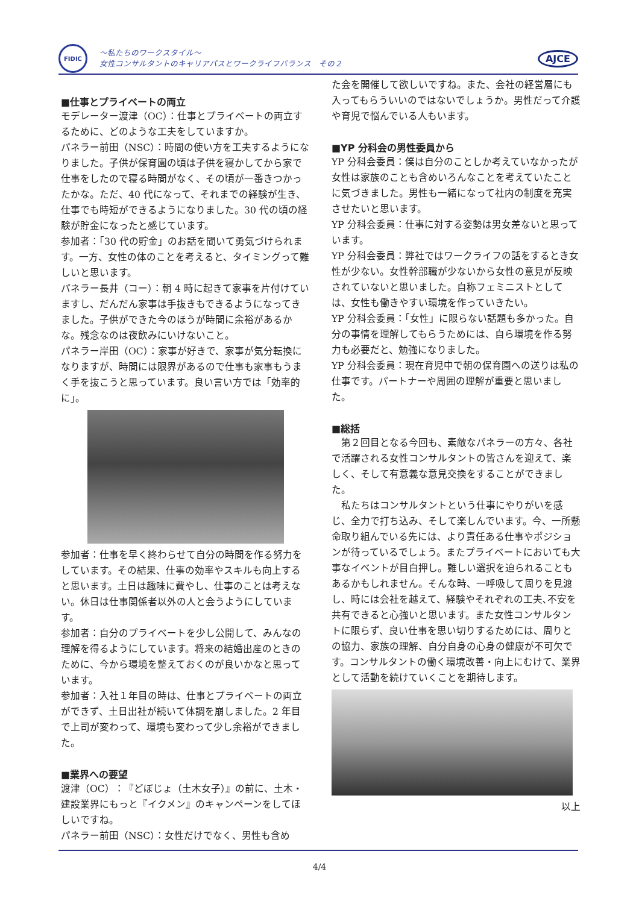FIDIC
～私たちのワークスタイル～
女性コンサルタントのキャリアパスとワークライフバランス　その２
AJCE
■仕事とプライベートの両立
モデレーター渡津（OC）：仕事とプライベートの両立するために、どのような工夫をしていますか。
パネラー前田（NSC）：時間の使い方を工夫するようになりました。子供が保育園の頃は子供を寝かしてから家で仕事をしたので寝る時間がなく、その頃が一番きつかったかな。ただ、40 代になって、それまでの経験が生き、仕事でも時短ができるようになりました。30 代の頃の経験が貯金になったと感じています。
参加者：「30 代の貯金」のお話を聞いて勇気づけられます。一方、女性の体のことを考えると、タイミングって難しいと思います。
パネラー長井（コー）：朝 4 時に起きて家事を片付けていますし、だんだん家事は手抜きもできるようになってきました。子供ができた今のほうが時間に余裕があるかな。残念なのは夜飲みにいけないこと。
パネラー岸田（OC）：家事が好きで、家事が気分転換になりますが、時間には限界があるので仕事も家事もうまく手を抜こうと思っています。良い言い方では「効率的に」。
参加者：仕事を早く終わらせて自分の時間を作る努力をしています。その結果、仕事の効率やスキルも向上すると思います。土日は趣味に費やし、仕事のことは考えない。休日は仕事関係者以外の人と会うようにしています。
参加者：自分のプライベートを少し公開して、みんなの理解を得るようにしています。将来の結婚出産のときのために、今から環境を整えておくのが良いかなと思っています。
参加者：入社１年目の時は、仕事とプライベートの両立ができず、土日出社が続いて体調を崩しました。2 年目で上司が変わって、環境も変わって少し余裕ができました。
■業界への要望
渡津（OC）：『どぼじょ（土木女子）』の前に、土木・建設業界にもっと『イクメン』のキャンペーンをしてほしいですね。
パネラー前田（NSC）：女性だけでなく、男性も含め
た会を開催して欲しいですね。また、会社の経営層にも入ってもらういいのではないでしょうか。男性だって介護や育児で悩んでいる人もいます。
■YP 分科会の男性委員から
YP 分科会委員：僕は自分のことしか考えていなかったが女性は家族のことも含めいろんなことを考えていたことに気づきました。男性も一緒になって社内の制度を充実させたいと思います。
YP 分科会委員：仕事に対する姿勢は男女差ないと思っています。
YP 分科会委員：弊社ではワークライフの話をするとき女性が少ない。女性幹部職が少ないから女性の意見が反映されていないと思いました。自称フェミニストとしては、女性も働きやすい環境を作っていきたい。
YP 分科会委員：「女性」に限らない話題も多かった。自分の事情を理解してもらうためには、自ら環境を作る努力も必要だと、勉強になりました。
YP 分科会委員：現在育児中で朝の保育園への送りは私の仕事です。パートナーや周囲の理解が重要と思いました。
■総括
　第２回目となる今回も、素敵なパネラーの方々、各社で活躍される女性コンサルタントの皆さんを迎えて、楽しく、そして有意義な意見交換をすることができました。
　私たちはコンサルタントという仕事にやりがいを感じ、全力で打ち込み、そして楽しんでいます。今、一所懸命取り組んでいる先には、より責任ある仕事やポジションが待っているでしょう。またプライベートにおいても大事なイベントが目白押し。難しい選択を迫られることもあるかもしれません。そんな時、一呼吸して周りを見渡し、時には会社を越えて、経験やそれぞれの工夫､不安を共有できると心強いと思います。また女性コンサルタントに限らず、良い仕事を思い切りするためには、周りとの協力、家族の理解、自分自身の心身の健康が不可欠です。コンサルタントの働く環境改善・向上にむけて、業界として活動を続けていくことを期待します。
以上
4/4